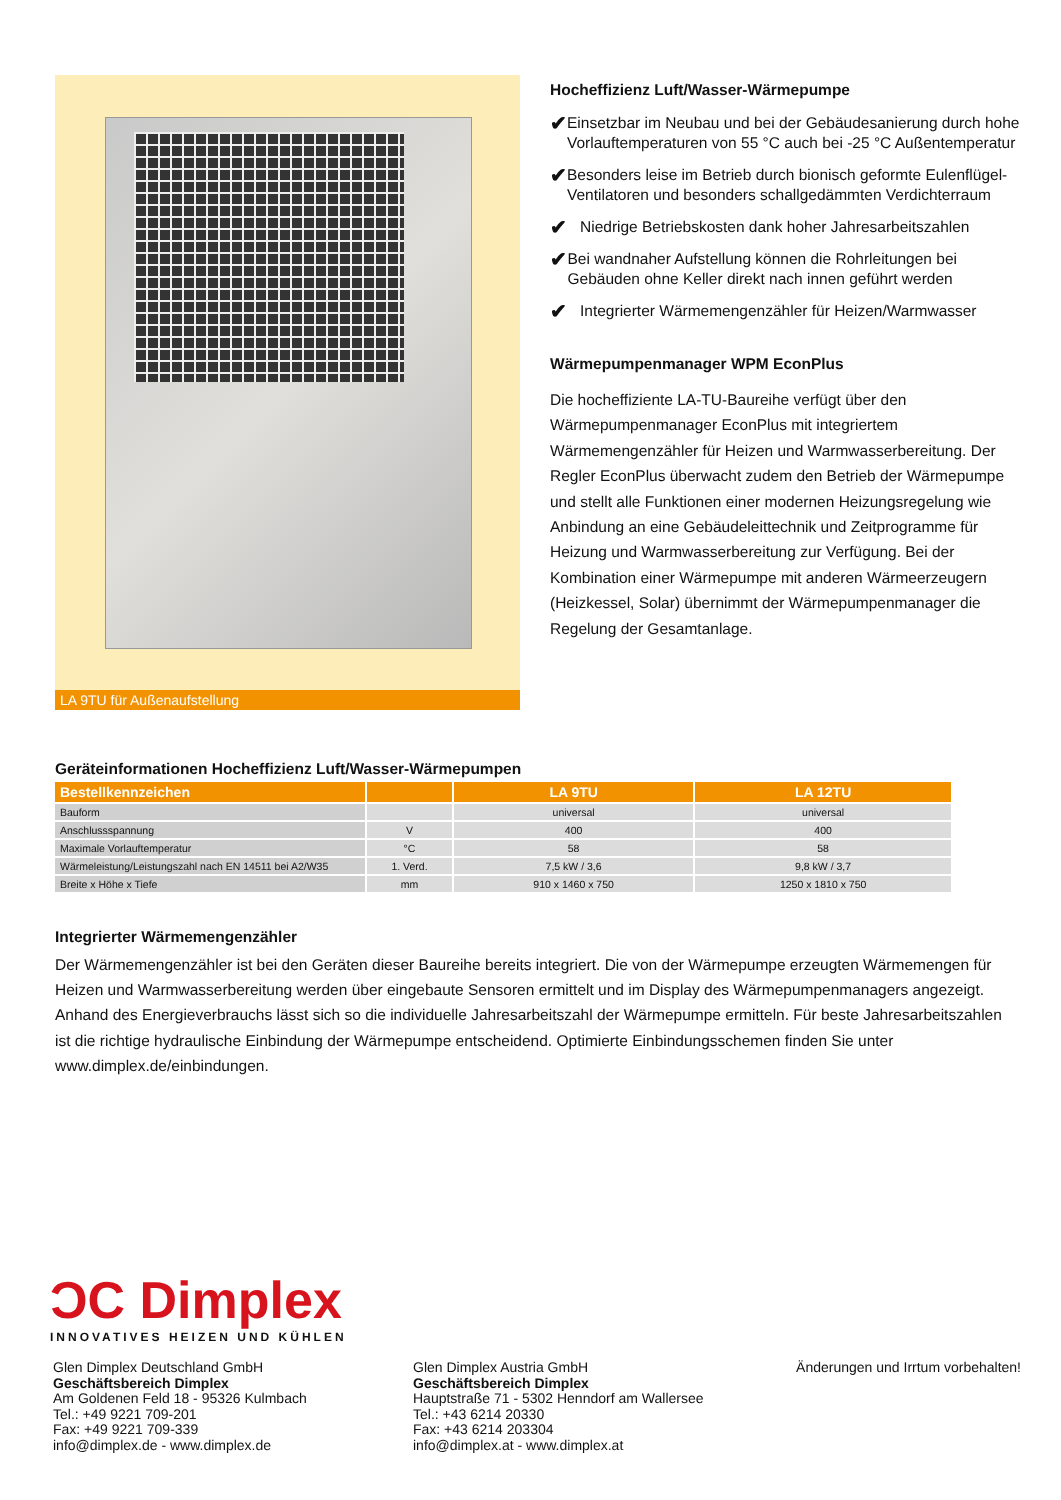LA 9TU für Außenaufstellung
Hocheffizienz Luft/Wasser-Wärmepumpe
✔ Einsetzbar im Neubau und bei der Gebäudesanierung durch hohe Vorlauftemperaturen von 55 °C auch bei -25 °C Außentemperatur
✔ Besonders leise im Betrieb durch bionisch geformte Eulenflügel-Ventilatoren und besonders schallgedämmten Verdichterraum
✔ Niedrige Betriebskosten dank hoher Jahresarbeitszahlen
✔ Bei wandnaher Aufstellung können die Rohrleitungen bei Gebäuden ohne Keller direkt nach innen geführt werden
✔ Integrierter Wärmemengenzähler für Heizen/Warmwasser
Wärmepumpenmanager WPM EconPlus
Die hocheffiziente LA-TU-Baureihe verfügt über den Wärmepumpenmanager EconPlus mit integriertem Wärmemengenzähler für Heizen und Warmwasserbereitung. Der Regler EconPlus überwacht zudem den Betrieb der Wärmepumpe und stellt alle Funktionen einer modernen Heizungsregelung wie Anbindung an eine Gebäudeleittechnik und Zeitprogramme für Heizung und Warmwasserbereitung zur Verfügung. Bei der Kombination einer Wärmepumpe mit anderen Wärmeerzeugern (Heizkessel, Solar) übernimmt der Wärmepumpenmanager die Regelung der Gesamtanlage.
Geräteinformationen Hocheffizienz Luft/Wasser-Wärmepumpen
| Bestellkennzeichen | | LA 9TU | LA 12TU |
| --- | --- | --- | --- |
| Bauform | | universal | universal |
| Anschlussspannung | V | 400 | 400 |
| Maximale Vorlauftemperatur | °C | 58 | 58 |
| Wärmeleistung/Leistungszahl nach EN 14511 bei A2/W35 | 1. Verd. | 7,5 kW / 3,6 | 9,8 kW / 3,7 |
| Breite x Höhe x Tiefe | mm | 910 x 1460 x 750 | 1250 x 1810 x 750 |
Integrierter Wärmemengenzähler
Der Wärmemengenzähler ist bei den Geräten dieser Baureihe bereits integriert. Die von der Wärmepumpe erzeugten Wärmemengen für Heizen und Warmwasserbereitung werden über eingebaute Sensoren ermittelt und im Display des Wärmepumpenmanagers angezeigt. Anhand des Energieverbrauchs lässt sich so die individuelle Jahresarbeitszahl der Wärmepumpe ermitteln. Für beste Jahresarbeitszahlen ist die richtige hydraulische Einbindung der Wärmepumpe entscheidend. Optimierte Einbindungsschemen finden Sie unter www.dimplex.de/einbindungen.
ƆC Dimplex
INNOVATIVES HEIZEN UND KÜHLEN
Glen Dimplex Deutschland GmbH
Geschäftsbereich Dimplex
Am Goldenen Feld 18 - 95326 Kulmbach
Tel.: +49 9221 709-201
Fax: +49 9221 709-339
info@dimplex.de - www.dimplex.de
Glen Dimplex Austria GmbH
Geschäftsbereich Dimplex
Hauptstraße 71 - 5302 Henndorf am Wallersee
Tel.: +43 6214 20330
Fax: +43 6214 203304
info@dimplex.at - www.dimplex.at
Änderungen und Irrtum vorbehalten!